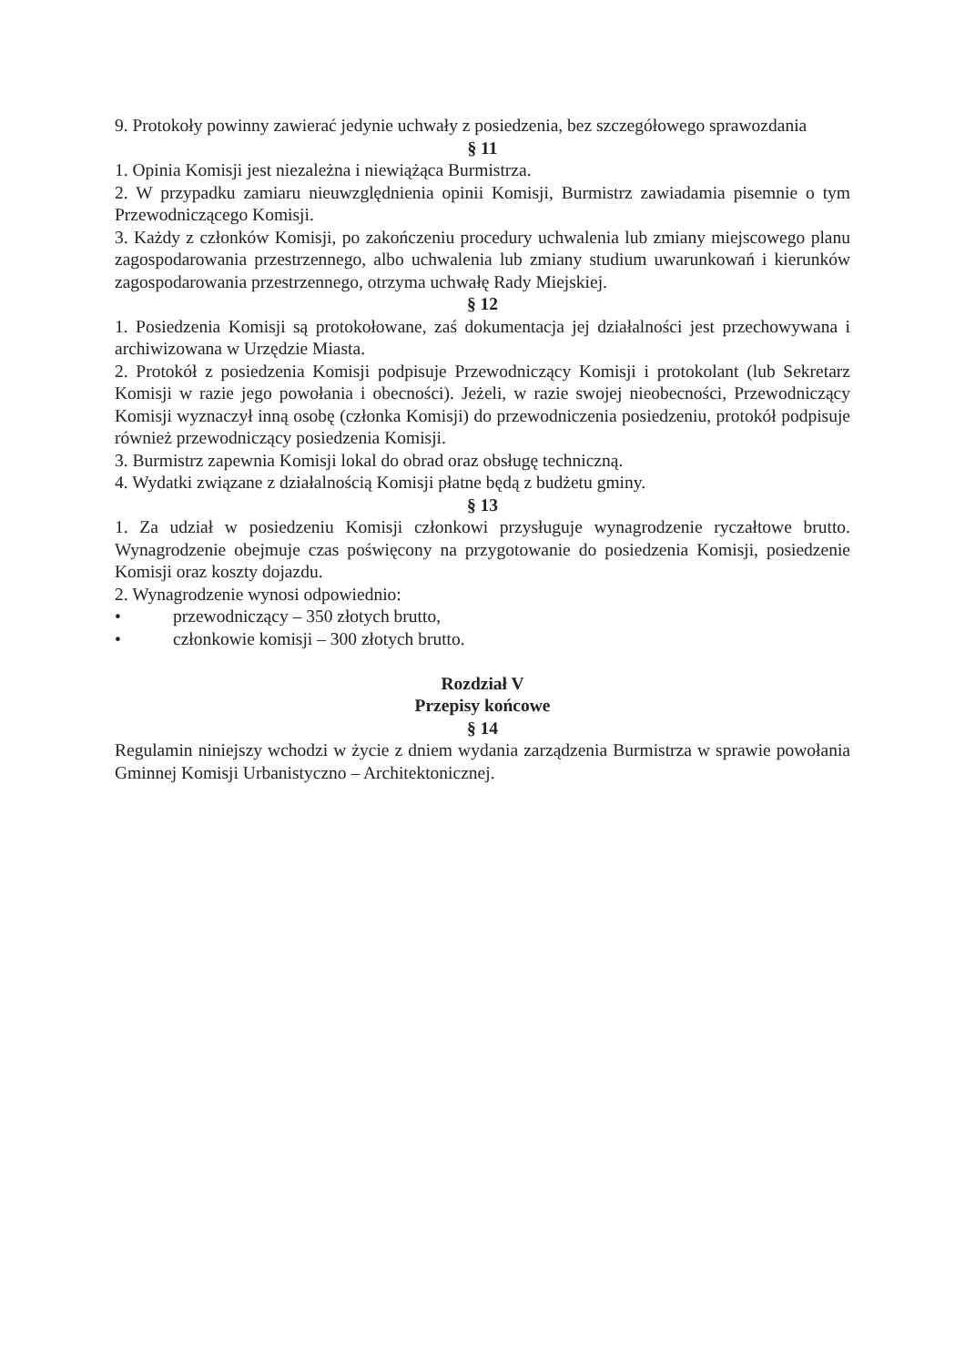9. Protokoły powinny zawierać jedynie uchwały z posiedzenia, bez szczegółowego sprawozdania
§ 11
1. Opinia Komisji jest niezależna i niewiążąca Burmistrza.
2. W przypadku zamiaru nieuwzględnienia opinii Komisji, Burmistrz zawiadamia pisemnie o tym Przewodniczącego Komisji.
3. Każdy z członków Komisji, po zakończeniu procedury uchwalenia lub zmiany miejscowego planu zagospodarowania przestrzennego, albo uchwalenia lub zmiany studium uwarunkowań i kierunków zagospodarowania przestrzennego, otrzyma uchwałę Rady Miejskiej.
§ 12
1. Posiedzenia Komisji są protokołowane, zaś dokumentacja jej działalności jest przechowywana i archiwizowana w Urzędzie Miasta.
2. Protokół z posiedzenia Komisji podpisuje Przewodniczący Komisji i protokolant (lub Sekretarz Komisji w razie jego powołania i obecności). Jeżeli, w razie swojej nieobecności, Przewodniczący Komisji wyznaczył inną osobę (członka Komisji) do przewodniczenia posiedzeniu, protokół podpisuje również przewodniczący posiedzenia Komisji.
3. Burmistrz zapewnia Komisji lokal do obrad oraz obsługę techniczną.
4. Wydatki związane z działalnością Komisji płatne będą z budżetu gminy.
§ 13
1. Za udział w posiedzeniu Komisji członkowi przysługuje wynagrodzenie ryczałtowe brutto. Wynagrodzenie obejmuje czas poświęcony na przygotowanie do posiedzenia Komisji, posiedzenie Komisji oraz koszty dojazdu.
2. Wynagrodzenie wynosi odpowiednio:
• przewodniczący – 350 złotych brutto,
• członkowie komisji – 300 złotych brutto.
Rozdział V
Przepisy końcowe
§ 14
Regulamin niniejszy wchodzi w życie z dniem wydania zarządzenia Burmistrza w sprawie powołania Gminnej Komisji Urbanistyczno – Architektonicznej.